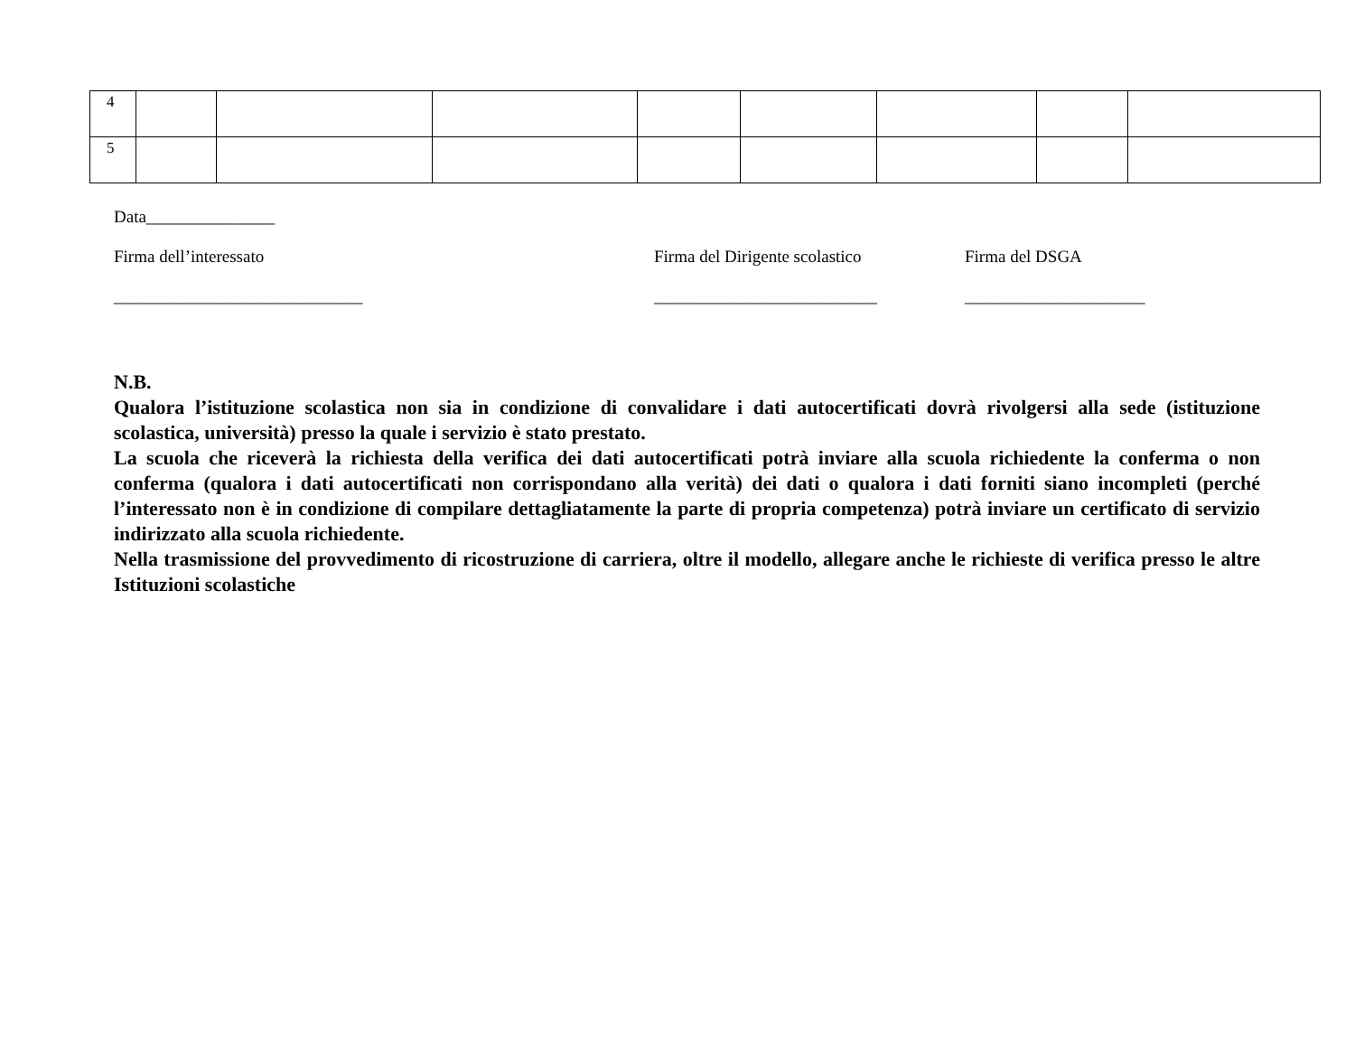| 4 | | | | | | | | |
| 5 | | | | | | | | |
Data_______________
Firma dell’interessato
_____________________________
Firma del Dirigente scolastico
__________________________
Firma del DSGA
_____________________
N.B.
Qualora l’istituzione scolastica non sia in condizione di convalidare i dati autocertificati dovrà rivolgersi alla sede (istituzione scolastica, università) presso la quale i servizio è stato prestato.
La scuola che riceverà la richiesta della verifica dei dati autocertificati potrà inviare alla scuola richiedente la conferma o non conferma (qualora i dati autocertificati non corrispondano alla verità) dei dati o qualora i dati forniti siano incompleti (perché l’interessato non è in condizione di compilare dettagliatamente la parte di propria competenza) potrà inviare un certificato di servizio indirizzato alla scuola richiedente.
Nella trasmissione del provvedimento di ricostruzione di carriera, oltre il modello, allegare anche le richieste di verifica presso le altre Istituzioni scolastiche